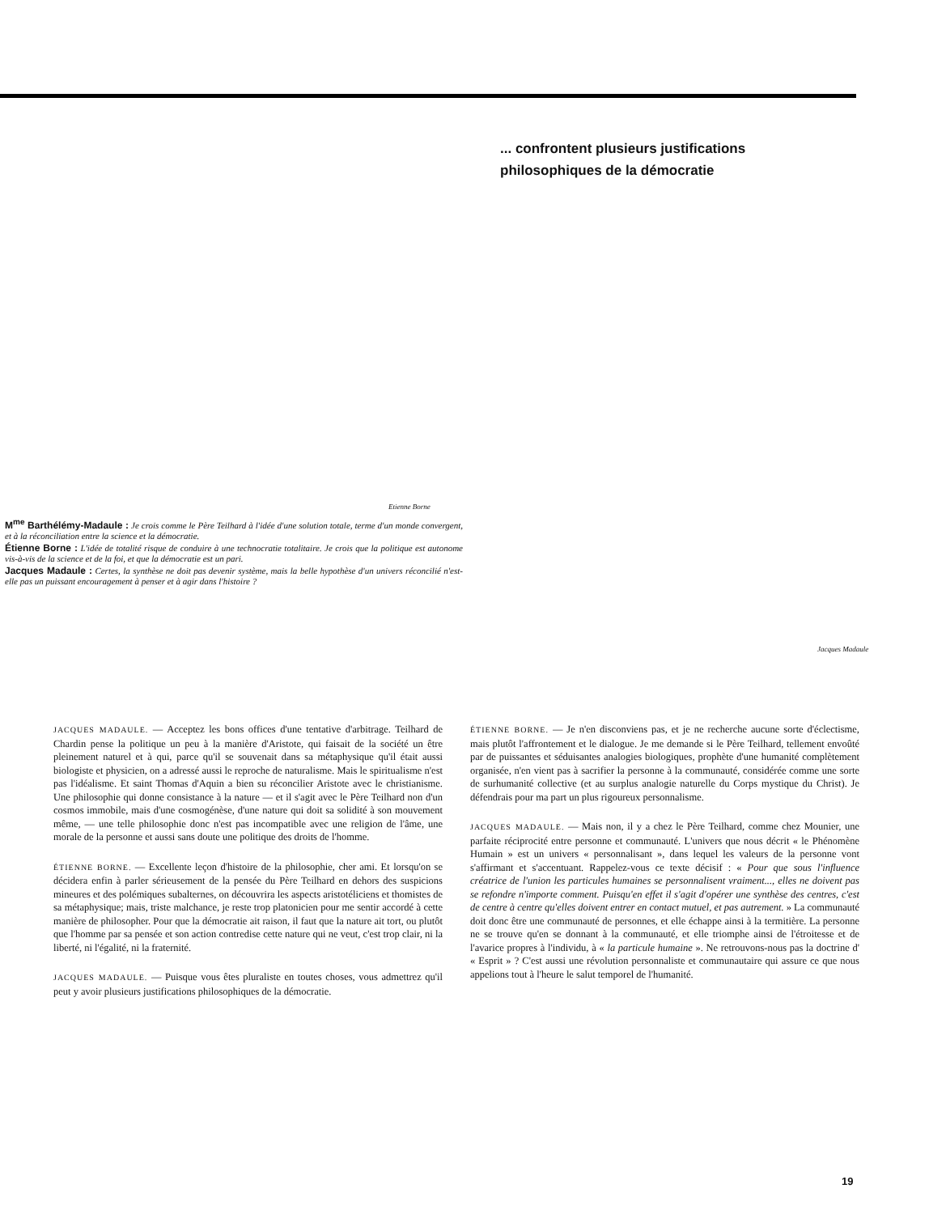... confrontent plusieurs justifications
philosophiques de la démocratie
Etienne Borne
M<sup>me</sup> Barthélémy-Madaule : Je crois comme le Père Teilhard à l'idée d'une solution totale, terme d'un monde convergent, et à la réconciliation entre la science et la démocratie.
Étienne Borne : L'idée de totalité risque de conduire à une technocratie totalitaire. Je crois que la politique est autonome vis-à-vis de la science et de la foi, et que la démocratie est un pari.
Jacques Madaule : Certes, la synthèse ne doit pas devenir système, mais la belle hypothèse d'un univers réconcilié n'est-elle pas un puissant encouragement à penser et à agir dans l'histoire ?
Jacques Madaule
JACQUES MADAULE. — Acceptez les bons offices d'une tentative d'arbitrage. Teilhard de Chardin pense la politique un peu à la manière d'Aristote, qui faisait de la société un être pleinement naturel et à qui, parce qu'il se souvenait dans sa métaphysique qu'il était aussi biologiste et physicien, on a adressé aussi le reproche de naturalisme. Mais le spiritualisme n'est pas l'idéalisme. Et saint Thomas d'Aquin a bien su réconcilier Aristote avec le christianisme. Une philosophie qui donne consistance à la nature — et il s'agit avec le Père Teilhard non d'un cosmos immobile, mais d'une cosmogénèse, d'une nature qui doit sa solidité à son mouvement même, — une telle philosophie donc n'est pas incompatible avec une religion de l'âme, une morale de la personne et aussi sans doute une politique des droits de l'homme.
ÉTIENNE BORNE. — Excellente leçon d'histoire de la philosophie, cher ami. Et lorsqu'on se décidera enfin à parler sérieusement de la pensée du Père Teilhard en dehors des suspicions mineures et des polémiques subalternes, on découvrira les aspects aristotéliciens et thomistes de sa métaphysique; mais, triste malchance, je reste trop platonicien pour me sentir accordé à cette manière de philosopher. Pour que la démocratie ait raison, il faut que la nature ait tort, ou plutôt que l'homme par sa pensée et son action contredise cette nature qui ne veut, c'est trop clair, ni la liberté, ni l'égalité, ni la fraternité.
JACQUES MADAULE. — Puisque vous êtes pluraliste en toutes choses, vous admettrez qu'il peut y avoir plusieurs justifications philosophiques de la démocratie.
ÉTIENNE BORNE. — Je n'en disconviens pas, et je ne recherche aucune sorte d'éclectisme, mais plutôt l'affrontement et le dialogue. Je me demande si le Père Teilhard, tellement envoûté par de puissantes et séduisantes analogies biologiques, prophète d'une humanité complètement organisée, n'en vient pas à sacrifier la personne à la communauté, considérée comme une sorte de surhumanité collective (et au surplus analogie naturelle du Corps mystique du Christ). Je défendrais pour ma part un plus rigoureux personnalisme.
JACQUES MADAULE. — Mais non, il y a chez le Père Teilhard, comme chez Mounier, une parfaite réciprocité entre personne et communauté. L'univers que nous décrit « le Phénomène Humain » est un univers « personnalisant », dans lequel les valeurs de la personne vont s'affirmant et s'accentuant. Rappelez-vous ce texte décisif : « Pour que sous l'influence créatrice de l'union les particules humaines se personnalisent vraiment..., elles ne doivent pas se refondre n'importe comment. Puisqu'en effet il s'agit d'opérer une synthèse des centres, c'est de centre à centre qu'elles doivent entrer en contact mutuel, et pas autrement. » La communauté doit donc être une communauté de personnes, et elle échappe ainsi à la termitière. La personne ne se trouve qu'en se donnant à la communauté, et elle triomphe ainsi de l'étroitesse et de l'avarice propres à l'individu, à « la particule humaine ». Ne retrouvons-nous pas la doctrine d' « Esprit » ? C'est aussi une révolution personnaliste et communautaire qui assure ce que nous appelions tout à l'heure le salut temporel de l'humanité.
19